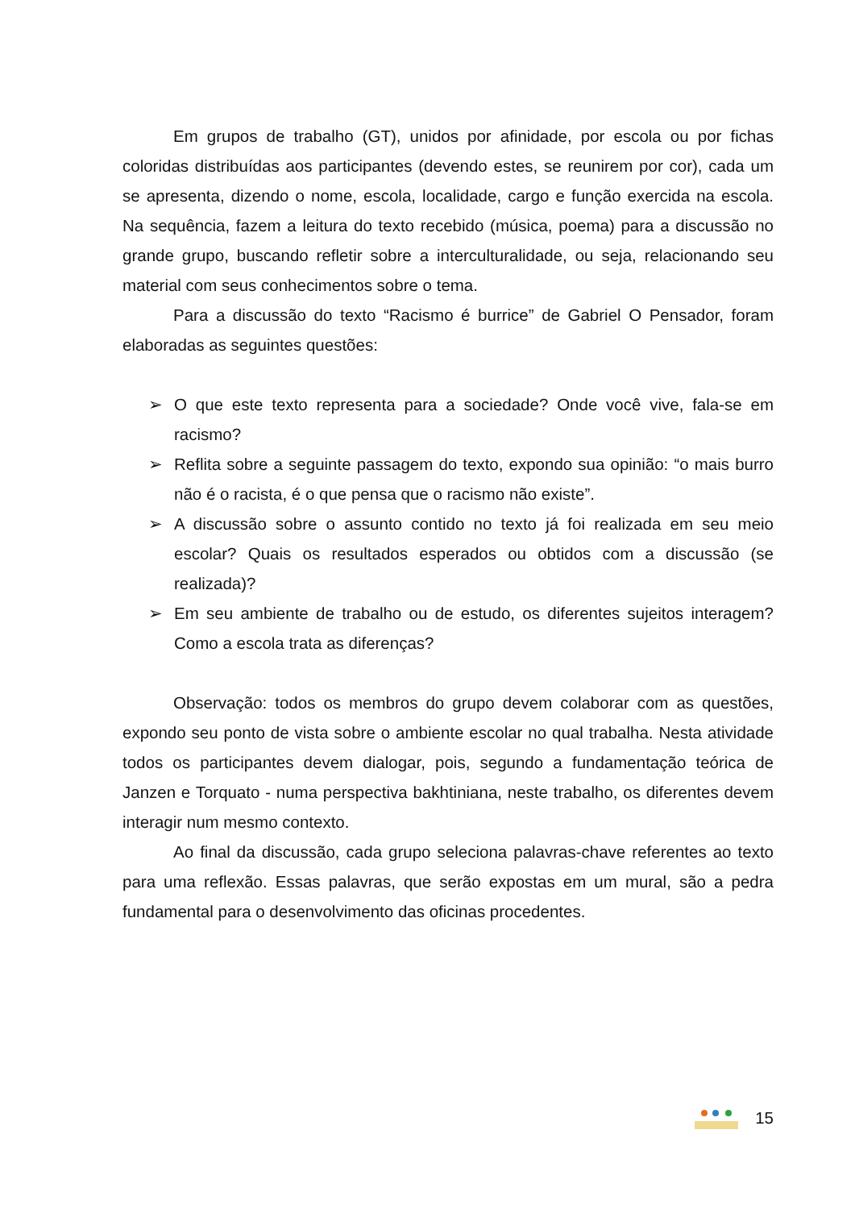Em grupos de trabalho (GT), unidos por afinidade, por escola ou por fichas coloridas distribuídas aos participantes (devendo estes, se reunirem por cor), cada um se apresenta, dizendo o nome, escola, localidade, cargo e função exercida na escola. Na sequência, fazem a leitura do texto recebido (música, poema) para a discussão no grande grupo, buscando refletir sobre a interculturalidade, ou seja, relacionando seu material com seus conhecimentos sobre o tema.
Para a discussão do texto “Racismo é burrice” de Gabriel O Pensador, foram elaboradas as seguintes questões:
➢ O que este texto representa para a sociedade? Onde você vive, fala-se em racismo?
➢ Reflita sobre a seguinte passagem do texto, expondo sua opinião: “o mais burro não é o racista, é o que pensa que o racismo não existe”.
➢ A discussão sobre o assunto contido no texto já foi realizada em seu meio escolar? Quais os resultados esperados ou obtidos com a discussão (se realizada)?
➢ Em seu ambiente de trabalho ou de estudo, os diferentes sujeitos interagem? Como a escola trata as diferenças?
Observação: todos os membros do grupo devem colaborar com as questões, expondo seu ponto de vista sobre o ambiente escolar no qual trabalha. Nesta atividade todos os participantes devem dialogar, pois, segundo a fundamentação teórica de Janzen e Torquato - numa perspectiva bakhtiniana, neste trabalho, os diferentes devem interagir num mesmo contexto.
Ao final da discussão, cada grupo seleciona palavras-chave referentes ao texto para uma reflexão. Essas palavras, que serão expostas em um mural, são a pedra fundamental para o desenvolvimento das oficinas procedentes.
15